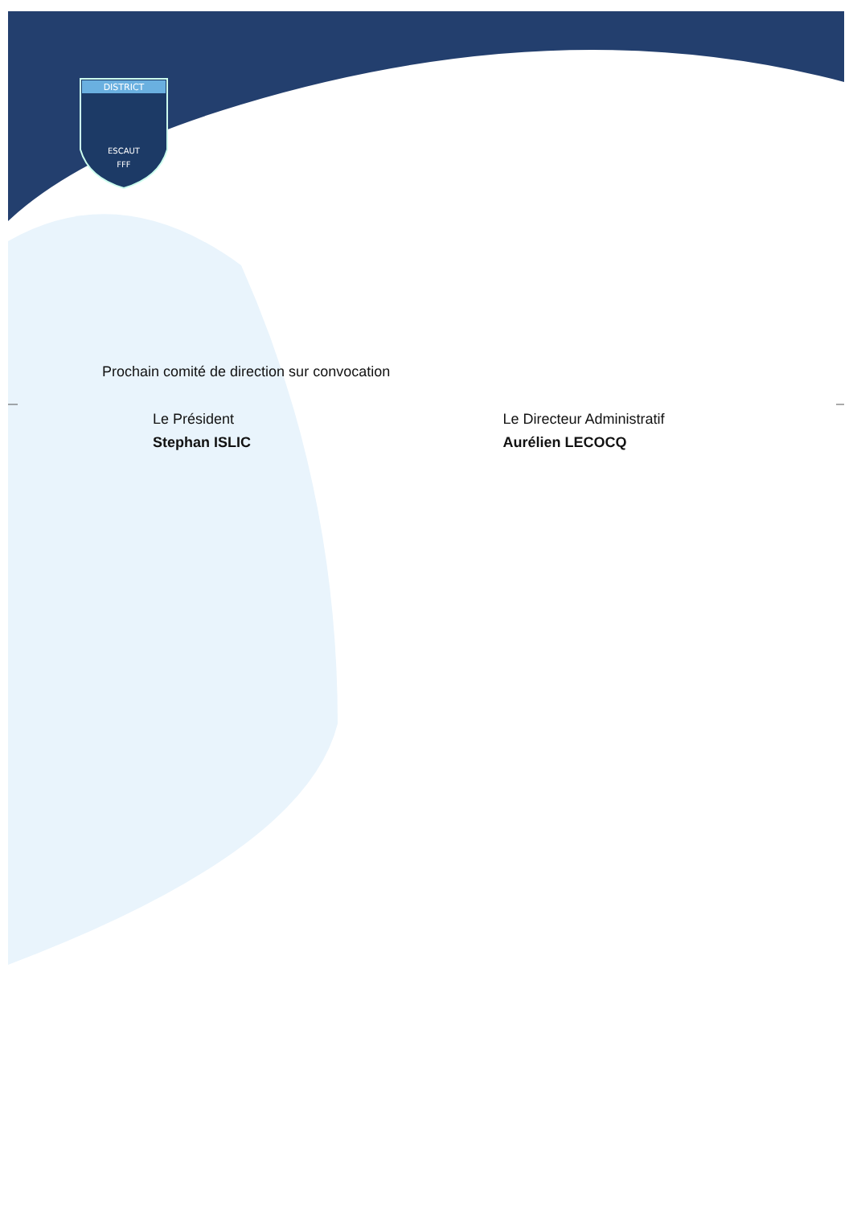DISTRICT
ESCAUT
FFF
Prochain comité de direction sur convocation
Le Président
Stephan ISLIC
Le Directeur Administratif
Aurélien LECOCQ